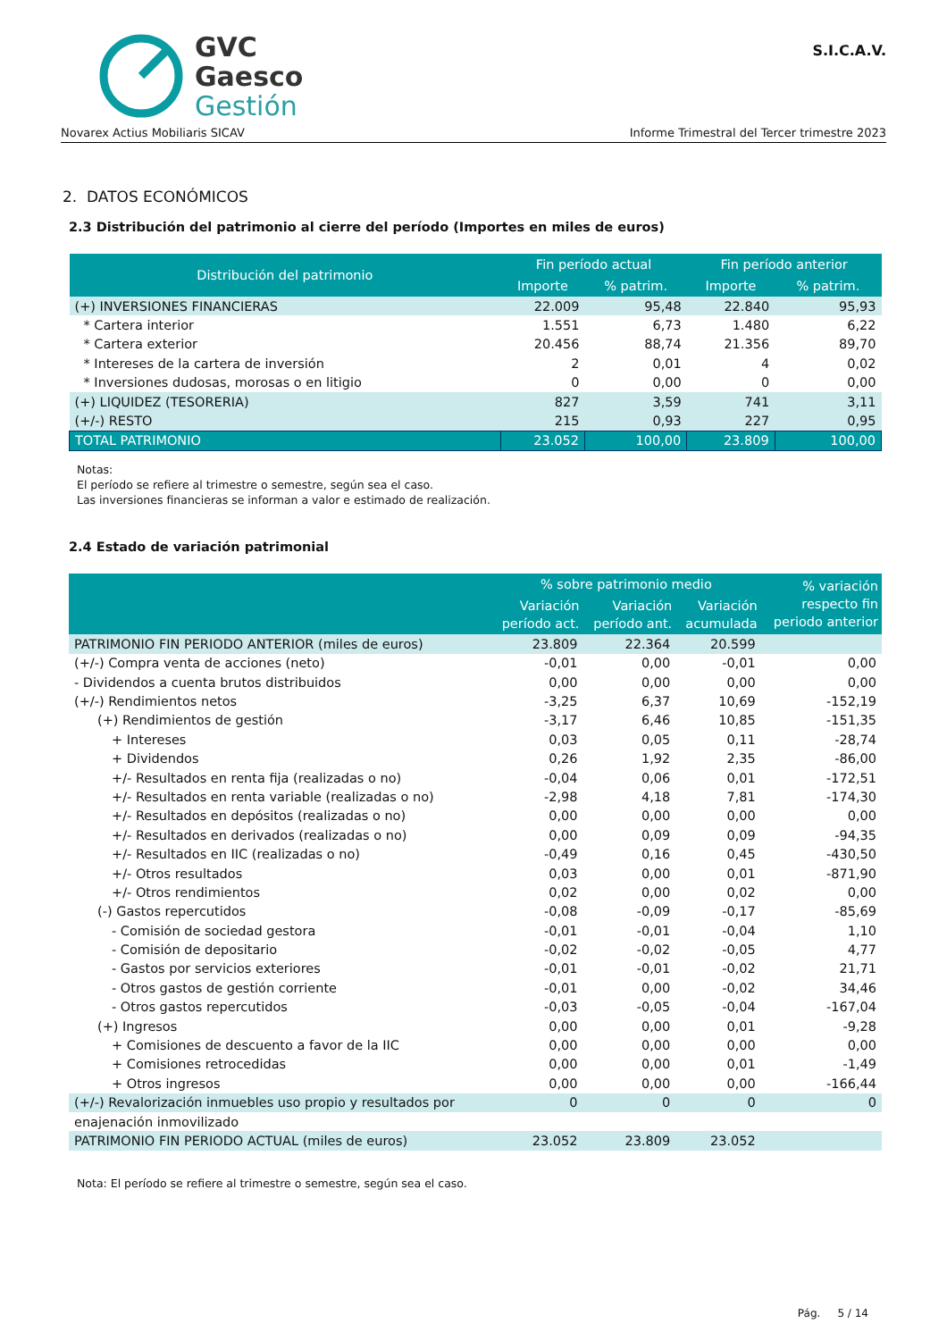GVC
Gaesco
Gestión
S.I.C.A.V.
Novarex Actius Mobiliaris SICAV Informe Trimestral del Tercer trimestre 2023
2. DATOS ECONÓMICOS
2.3 Distribución del patrimonio al cierre del período (Importes en miles de euros)
| Distribución del patrimonio | Fin período actual | | Fin período anterior | |
| --- | --- | --- | --- | --- |
| | Importe | % patrim. | Importe | % patrim. |
| (+) INVERSIONES FINANCIERAS | 22.009 | 95,48 | 22.840 | 95,93 |
| * Cartera interior | 1.551 | 6,73 | 1.480 | 6,22 |
| * Cartera exterior | 20.456 | 88,74 | 21.356 | 89,70 |
| * Intereses de la cartera de inversión | 2 | 0,01 | 4 | 0,02 |
| * Inversiones dudosas, morosas o en litigio | 0 | 0,00 | 0 | 0,00 |
| (+) LIQUIDEZ (TESORERIA) | 827 | 3,59 | 741 | 3,11 |
| (+/-) RESTO | 215 | 0,93 | 227 | 0,95 |
| TOTAL PATRIMONIO | 23.052 | 100,00 | 23.809 | 100,00 |
Notas:
El período se refiere al trimestre o semestre, según sea el caso.
Las inversiones financieras se informan a valor e estimado de realización.
2.4 Estado de variación patrimonial
| | % sobre patrimonio medio | | | % variación respecto fin periodo anterior |
| --- | --- | --- | --- | --- |
| | Variación período act. | Variación período ant. | Variación acumulada | |
| PATRIMONIO FIN PERIODO ANTERIOR (miles de euros) | 23.809 | 22.364 | 20.599 | |
| (+/-) Compra venta de acciones (neto) | -0,01 | 0,00 | -0,01 | 0,00 |
| - Dividendos a cuenta brutos distribuidos | 0,00 | 0,00 | 0,00 | 0,00 |
| (+/-) Rendimientos netos | -3,25 | 6,37 | 10,69 | -152,19 |
| (+) Rendimientos de gestión | -3,17 | 6,46 | 10,85 | -151,35 |
| + Intereses | 0,03 | 0,05 | 0,11 | -28,74 |
| + Dividendos | 0,26 | 1,92 | 2,35 | -86,00 |
| +/- Resultados en renta fija (realizadas o no) | -0,04 | 0,06 | 0,01 | -172,51 |
| +/- Resultados en renta variable (realizadas o no) | -2,98 | 4,18 | 7,81 | -174,30 |
| +/- Resultados en depósitos (realizadas o no) | 0,00 | 0,00 | 0,00 | 0,00 |
| +/- Resultados en derivados (realizadas o no) | 0,00 | 0,09 | 0,09 | -94,35 |
| +/- Resultados en IIC (realizadas o no) | -0,49 | 0,16 | 0,45 | -430,50 |
| +/- Otros resultados | 0,03 | 0,00 | 0,01 | -871,90 |
| +/- Otros rendimientos | 0,02 | 0,00 | 0,02 | 0,00 |
| (-) Gastos repercutidos | -0,08 | -0,09 | -0,17 | -85,69 |
| - Comisión de sociedad gestora | -0,01 | -0,01 | -0,04 | 1,10 |
| - Comisión de depositario | -0,02 | -0,02 | -0,05 | 4,77 |
| - Gastos por servicios exteriores | -0,01 | -0,01 | -0,02 | 21,71 |
| - Otros gastos de gestión corriente | -0,01 | 0,00 | -0,02 | 34,46 |
| - Otros gastos repercutidos | -0,03 | -0,05 | -0,04 | -167,04 |
| (+) Ingresos | 0,00 | 0,00 | 0,01 | -9,28 |
| + Comisiones de descuento a favor de la IIC | 0,00 | 0,00 | 0,00 | 0,00 |
| + Comisiones retrocedidas | 0,00 | 0,00 | 0,01 | -1,49 |
| + Otros ingresos | 0,00 | 0,00 | 0,00 | -166,44 |
| (+/-) Revalorización inmuebles uso propio y resultados por | 0 | 0 | 0 | 0 |
| enajenación inmovilizado | | | | |
| PATRIMONIO FIN PERIODO ACTUAL (miles de euros) | 23.052 | 23.809 | 23.052 | |
Nota: El período se refiere al trimestre o semestre, según sea el caso.
Pág. 5 / 14